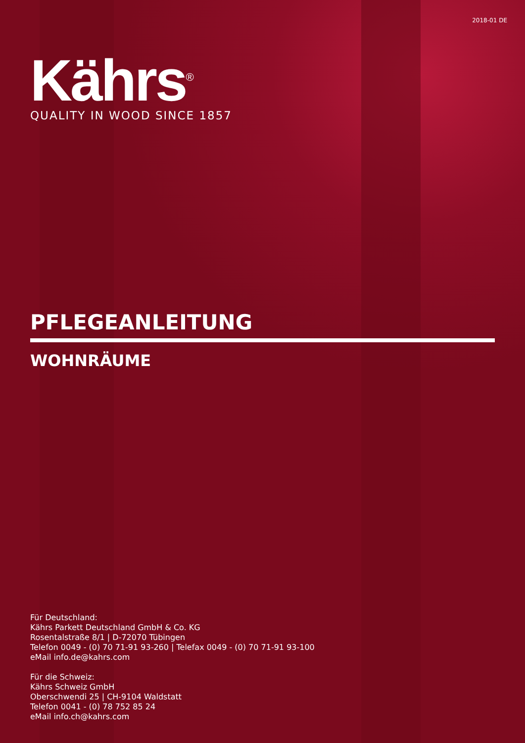2018-01 DE
Kährs<sup>®</sup>
QUALITY IN WOOD SINCE 1857
PFLEGEANLEITUNG
WOHNRÄUME
Für Deutschland:
Kährs Parkett Deutschland GmbH & Co. KG
Rosentalstraße 8/1 | D-72070 Tübingen
Telefon 0049 - (0) 70 71-91 93-260 | Telefax 0049 - (0) 70 71-91 93-100
eMail info.de@kahrs.com
Für die Schweiz:
Kährs Schweiz GmbH
Oberschwendi 25 | CH-9104 Waldstatt
Telefon 0041 - (0) 78 752 85 24
eMail info.ch@kahrs.com